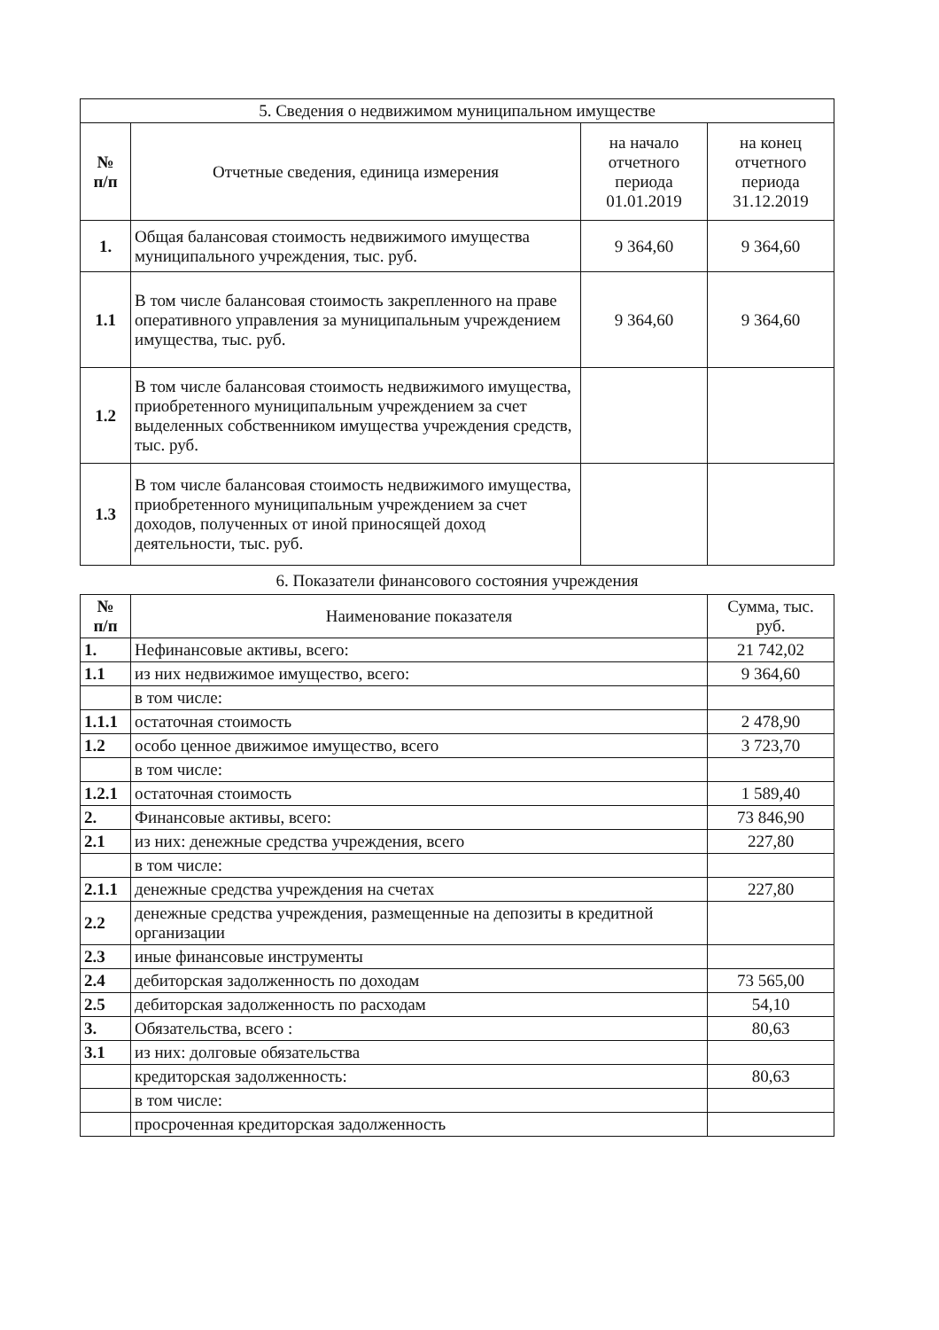| 5. Сведения о недвижимом муниципальном имуществе | | | |
| --- | --- | --- | --- |
| № п/п | Отчетные сведения, единица измерения | на начало отчетного периода 01.01.2019 | на конец отчетного периода 31.12.2019 |
| 1. | Общая балансовая стоимость недвижимого имущества муниципального учреждения, тыс. руб. | 9 364,60 | 9 364,60 |
| 1.1 | В том числе балансовая стоимость закрепленного на праве оперативного управления за муниципальным учреждением имущества, тыс. руб. | 9 364,60 | 9 364,60 |
| 1.2 | В том числе балансовая стоимость недвижимого имущества, приобретенного муниципальным учреждением за счет выделенных собственником имущества учреждения средств, тыс. руб. | | |
| 1.3 | В том числе балансовая стоимость недвижимого имущества, приобретенного муниципальным учреждением за счет доходов, полученных от иной приносящей доход деятельности, тыс. руб. | | |
6. Показатели финансового состояния учреждения
| № п/п | Наименование показателя | Сумма, тыс. руб. |
| --- | --- | --- |
| 1. | Нефинансовые активы, всего: | 21 742,02 |
| 1.1 | из них недвижимое имущество, всего: | 9 364,60 |
| | в том числе: | |
| 1.1.1 | остаточная стоимость | 2 478,90 |
| 1.2 | особо ценное движимое имущество, всего | 3 723,70 |
| | в том числе: | |
| 1.2.1 | остаточная стоимость | 1 589,40 |
| 2. | Финансовые активы, всего: | 73 846,90 |
| 2.1 | из них: денежные средства учреждения, всего | 227,80 |
| | в том числе: | |
| 2.1.1 | денежные средства учреждения на счетах | 227,80 |
| 2.2 | денежные средства учреждения, размещенные на депозиты в кредитной организации | |
| 2.3 | иные финансовые инструменты | |
| 2.4 | дебиторская задолженность по доходам | 73 565,00 |
| 2.5 | дебиторская задолженность по расходам | 54,10 |
| 3. | Обязательства, всего : | 80,63 |
| 3.1 | из них: долговые обязательства | |
| | кредиторская задолженность: | 80,63 |
| | в том числе: | |
| | просроченная кредиторская задолженность | |